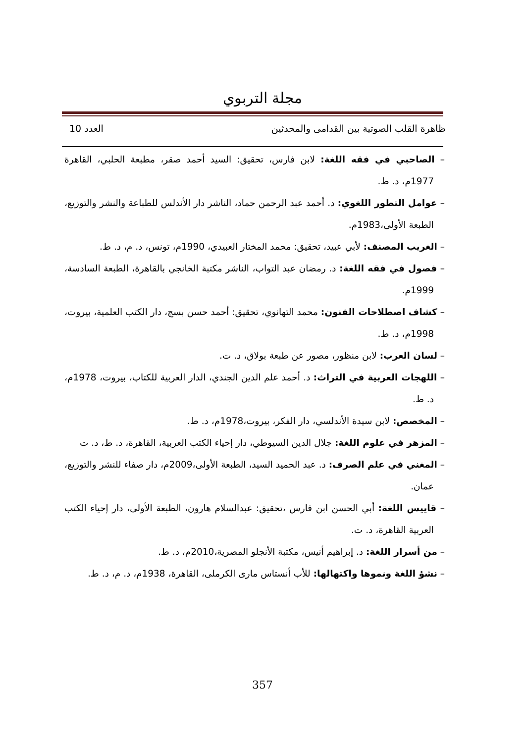مجلة التربوي
ظاهرة القلب الصوتية بين القدامى والمحدثين العدد 10
– الصاحبي في فقه اللغة: لابن فارس، تحقيق: السيد أحمد صقر، مطبعة الحلبي، القاهرة 1977م، د. ط.
– عوامل التطور اللغوي: د. أحمد عبد الرحمن حماد، الناشر دار الأندلس للطباعة والنشر والتوزيع، الطبعة الأولى،1983م.
– الغريب المصنف: لأبي عبيد، تحقيق: محمد المختار العبيدي، 1990م، تونس، د. م، د. ط.
– فصول في فقه اللغة: د. رمضان عبد التواب، الناشر مكتبة الخانجي بالقاهرة، الطبعة السادسة، 1999م.
– كشاف اصطلاحات الفنون: محمد التهانوي، تحقيق: أحمد حسن بسج، دار الكتب العلمية، بيروت، 1998م، د. ط.
– لسان العرب: لابن منظور، مصور عن طبعة بولاق، د. ت.
– اللهجات العربية في التراث: د. أحمد علم الدين الجندي، الدار العربية للكتاب، بيروت، 1978م، د. ط.
– المخصص: لابن سيدة الأندلسي، دار الفكر، بيروت،1978م، د. ط.
– المزهر في علوم اللغة: جلال الدين السيوطي، دار إحياء الكتب العربية، القاهرة، د. ط، د. ت
– المغني في علم الصرف: د. عبد الحميد السيد، الطبعة الأولى،2009م، دار صفاء للنشر والتوزيع، عمان.
– قاييس اللغة: أبي الحسن ابن فارس ،تحقيق: عبدالسلام هارون، الطبعة الأولى، دار إحياء الكتب العربية القاهرة، د. ت.
– من أسرار اللغة: د. إبراهيم أنيس، مكتبة الأنجلو المصرية،2010م، د. ط.
– نشؤ اللغة ونموها واكتهالها: للأب أنستاس مارى الكرملى، القاهرة، 1938م، د. م، د. ط.
357